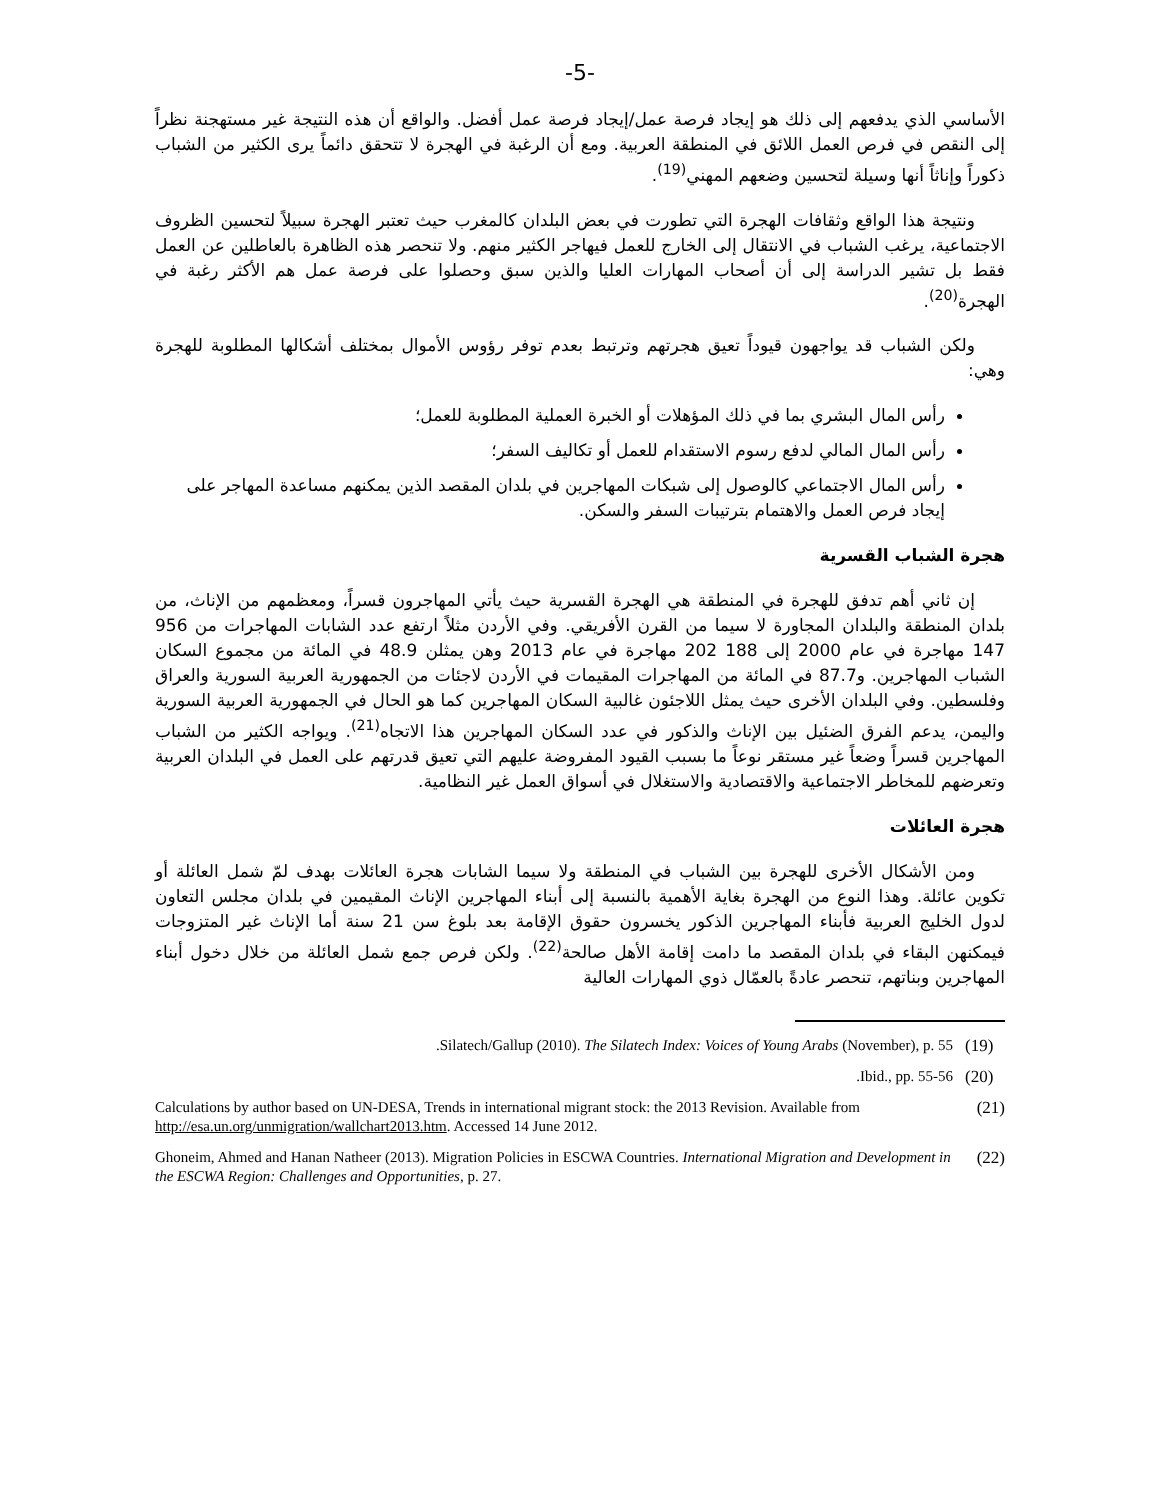-5-
الأساسي الذي يدفعهم إلى ذلك هو إيجاد فرصة عمل/إيجاد فرصة عمل أفضل. والواقع أن هذه النتيجة غير مستهجنة نظراً إلى النقص في فرص العمل اللائق في المنطقة العربية. ومع أن الرغبة في الهجرة لا تتحقق دائماً يرى الكثير من الشباب ذكوراً وإناثاً أنها وسيلة لتحسين وضعهم المهني<sup>(19)</sup>.
ونتيجة هذا الواقع وثقافات الهجرة التي تطورت في بعض البلدان كالمغرب حيث تعتبر الهجرة سبيلاً لتحسين الظروف الاجتماعية، يرغب الشباب في الانتقال إلى الخارج للعمل فيهاجر الكثير منهم. ولا تنحصر هذه الظاهرة بالعاطلين عن العمل فقط بل تشير الدراسة إلى أن أصحاب المهارات العليا والذين سبق وحصلوا على فرصة عمل هم الأكثر رغبة في الهجرة<sup>(20)</sup>.
ولكن الشباب قد يواجهون قيوداً تعيق هجرتهم وترتبط بعدم توفر رؤوس الأموال بمختلف أشكالها المطلوبة للهجرة وهي:
رأس المال البشري بما في ذلك المؤهلات أو الخبرة العملية المطلوبة للعمل؛
رأس المال المالي لدفع رسوم الاستقدام للعمل أو تكاليف السفر؛
رأس المال الاجتماعي كالوصول إلى شبكات المهاجرين في بلدان المقصد الذين يمكنهم مساعدة المهاجر على إيجاد فرص العمل والاهتمام بترتيبات السفر والسكن.
هجرة الشباب القسرية
إن ثاني أهم تدفق للهجرة في المنطقة هي الهجرة القسرية حيث يأتي المهاجرون قسراً، ومعظمهم من الإناث، من بلدان المنطقة والبلدان المجاورة لا سيما من القرن الأفريقي. وفي الأردن مثلاً ارتفع عدد الشابات المهاجرات من 956 147 مهاجرة في عام 2000 إلى 188 202 مهاجرة في عام 2013 وهن يمثلن 48.9 في المائة من مجموع السكان الشباب المهاجرين. و87.7 في المائة من المهاجرات المقيمات في الأردن لاجئات من الجمهورية العربية السورية والعراق وفلسطين. وفي البلدان الأخرى حيث يمثل اللاجئون غالبية السكان المهاجرين كما هو الحال في الجمهورية العربية السورية واليمن، يدعم الفرق الضئيل بين الإناث والذكور في عدد السكان المهاجرين هذا الاتجاه<sup>(21)</sup>. ويواجه الكثير من الشباب المهاجرين قسراً وضعاً غير مستقر نوعاً ما بسبب القيود المفروضة عليهم التي تعيق قدرتهم على العمل في البلدان العربية وتعرضهم للمخاطر الاجتماعية والاقتصادية والاستغلال في أسواق العمل غير النظامية.
هجرة العائلات
ومن الأشكال الأخرى للهجرة بين الشباب في المنطقة ولا سيما الشابات هجرة العائلات بهدف لمّ شمل العائلة أو تكوين عائلة. وهذا النوع من الهجرة بغاية الأهمية بالنسبة إلى أبناء المهاجرين الإناث المقيمين في بلدان مجلس التعاون لدول الخليج العربية فأبناء المهاجرين الذكور يخسرون حقوق الإقامة بعد بلوغ سن 21 سنة أما الإناث غير المتزوجات فيمكنهن البقاء في بلدان المقصد ما دامت إقامة الأهل صالحة<sup>(22)</sup>. ولكن فرص جمع شمل العائلة من خلال دخول أبناء المهاجرين وبناتهم، تنحصر عادةً بالعمّال ذوي المهارات العالية
.Silatech/Gallup (2010). The Silatech Index: Voices of Young Arabs (November), p. 55 (19)
.Ibid., pp. 55-56 (20)
Calculations by author based on UN-DESA, Trends in international migrant stock: the 2013 Revision. Available from http://esa.un.org/unmigration/wallchart2013.htm. Accessed 14 June 2012. (21)
Ghoneim, Ahmed and Hanan Natheer (2013). Migration Policies in ESCWA Countries. International Migration and Development in the ESCWA Region: Challenges and Opportunities, p. 27. (22)